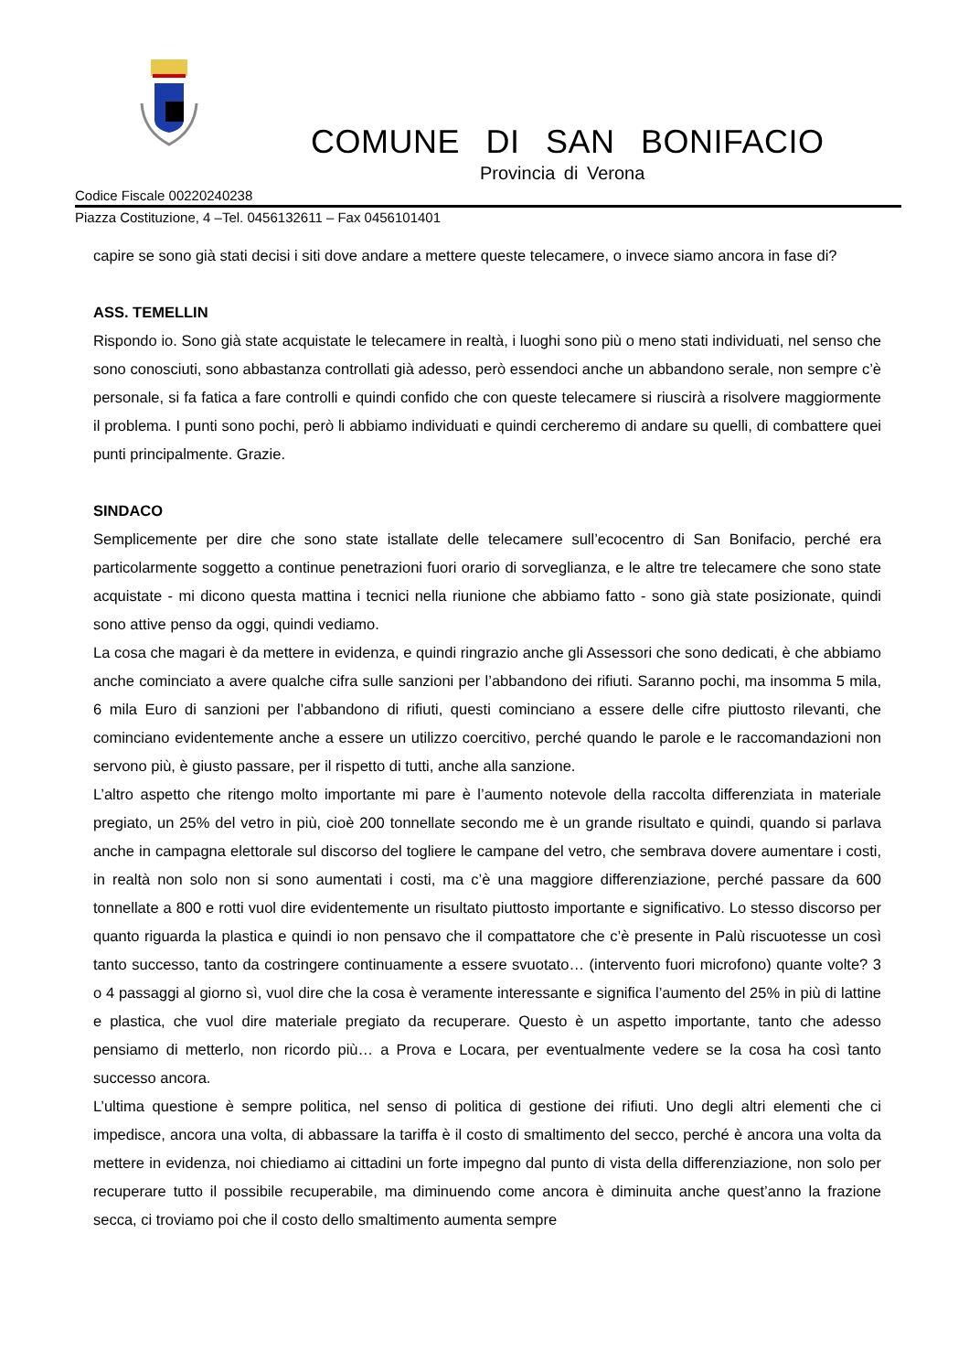COMUNE DI SAN BONIFACIO
Provincia di Verona
Codice Fiscale 00220240238
Piazza Costituzione, 4 –Tel. 0456132611 – Fax 0456101401
capire se sono già stati decisi i siti dove andare a mettere queste telecamere, o invece siamo ancora in fase di?
ASS. TEMELLIN
Rispondo io. Sono già state acquistate le telecamere in realtà, i luoghi sono più o meno stati individuati, nel senso che sono conosciuti, sono abbastanza controllati già adesso, però essendoci anche un abbandono serale, non sempre c’è personale, si fa fatica a fare controlli e quindi confido che con queste telecamere si riuscirà a risolvere maggiormente il problema. I punti sono pochi, però li abbiamo individuati e quindi cercheremo di andare su quelli, di combattere quei punti principalmente. Grazie.
SINDACO
Semplicemente per dire che sono state istallate delle telecamere sull’ecocentro di San Bonifacio, perché era particolarmente soggetto a continue penetrazioni fuori orario di sorveglianza, e le altre tre telecamere che sono state acquistate - mi dicono questa mattina i tecnici nella riunione che abbiamo fatto - sono già state posizionate, quindi sono attive penso da oggi, quindi vediamo.
La cosa che magari è da mettere in evidenza, e quindi ringrazio anche gli Assessori che sono dedicati, è che abbiamo anche cominciato a avere qualche cifra sulle sanzioni per l’abbandono dei rifiuti. Saranno pochi, ma insomma 5 mila, 6 mila Euro di sanzioni per l’abbandono di rifiuti, questi cominciano a essere delle cifre piuttosto rilevanti, che cominciano evidentemente anche a essere un utilizzo coercitivo, perché quando le parole e le raccomandazioni non servono più, è giusto passare, per il rispetto di tutti, anche alla sanzione.
L’altro aspetto che ritengo molto importante mi pare è l’aumento notevole della raccolta differenziata in materiale pregiato, un 25% del vetro in più, cioè 200 tonnellate secondo me è un grande risultato e quindi, quando si parlava anche in campagna elettorale sul discorso del togliere le campane del vetro, che sembrava dovere aumentare i costi, in realtà non solo non si sono aumentati i costi, ma c’è una maggiore differenziazione, perché passare da 600 tonnellate a 800 e rotti vuol dire evidentemente un risultato piuttosto importante e significativo. Lo stesso discorso per quanto riguarda la plastica e quindi io non pensavo che il compattatore che c’è presente in Palù riscuotesse un così tanto successo, tanto da costringere continuamente a essere svuotato… (intervento fuori microfono) quante volte? 3 o 4 passaggi al giorno sì, vuol dire che la cosa è veramente interessante e significa l’aumento del 25% in più di lattine e plastica, che vuol dire materiale pregiato da recuperare. Questo è un aspetto importante, tanto che adesso pensiamo di metterlo, non ricordo più… a Prova e Locara, per eventualmente vedere se la cosa ha così tanto successo ancora.
L’ultima questione è sempre politica, nel senso di politica di gestione dei rifiuti. Uno degli altri elementi che ci impedisce, ancora una volta, di abbassare la tariffa è il costo di smaltimento del secco, perché è ancora una volta da mettere in evidenza, noi chiediamo ai cittadini un forte impegno dal punto di vista della differenziazione, non solo per recuperare tutto il possibile recuperabile, ma diminuendo come ancora è diminuita anche quest’anno la frazione secca, ci troviamo poi che il costo dello smaltimento aumenta sempre